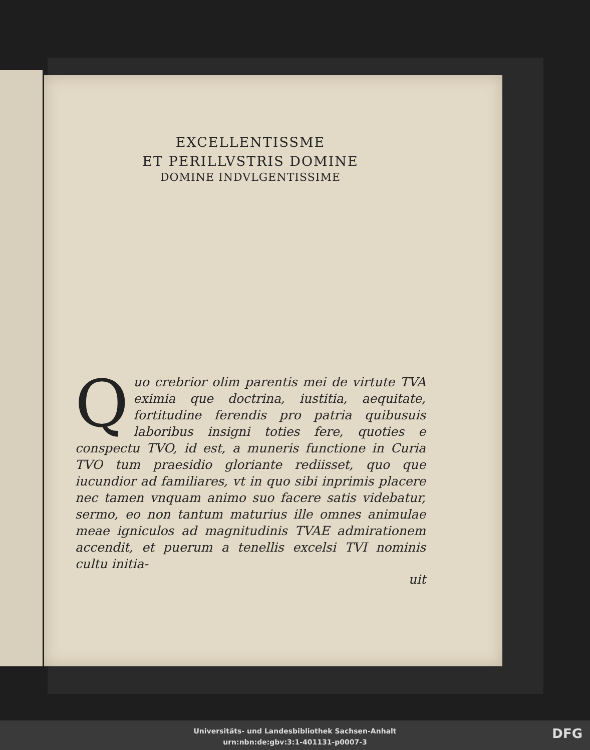EXCELLENTISSME
ET PERILLVSTRIS DOMINE
DOMINE INDVLGENTISSIME
Quo crebrior olim parentis mei de virtute TVA eximia que doctrina, iustitia, aequitate, fortitudine ferendis pro patria quibusuis laboribus insigni toties fere, quoties e conspectu TVO, id est, a muneris functione in Curia TVO tum praesidio gloriante rediisset, quo que iucundior ad familiares, vt in quo sibi inprimis placere nec tamen vnquam animo suo facere satis videbatur, sermo, eo non tantum maturius ille omnes animulae meae igniculos ad magnitudinis TVAE admirationem accendit, et puerum a tenellis excelsi TVI nominis cultu initia-
uit
Universitäts- und Landesbibliothek Sachsen-Anhalt
urn:nbn:de:gbv:3:1-401131-p0007-3
DFG